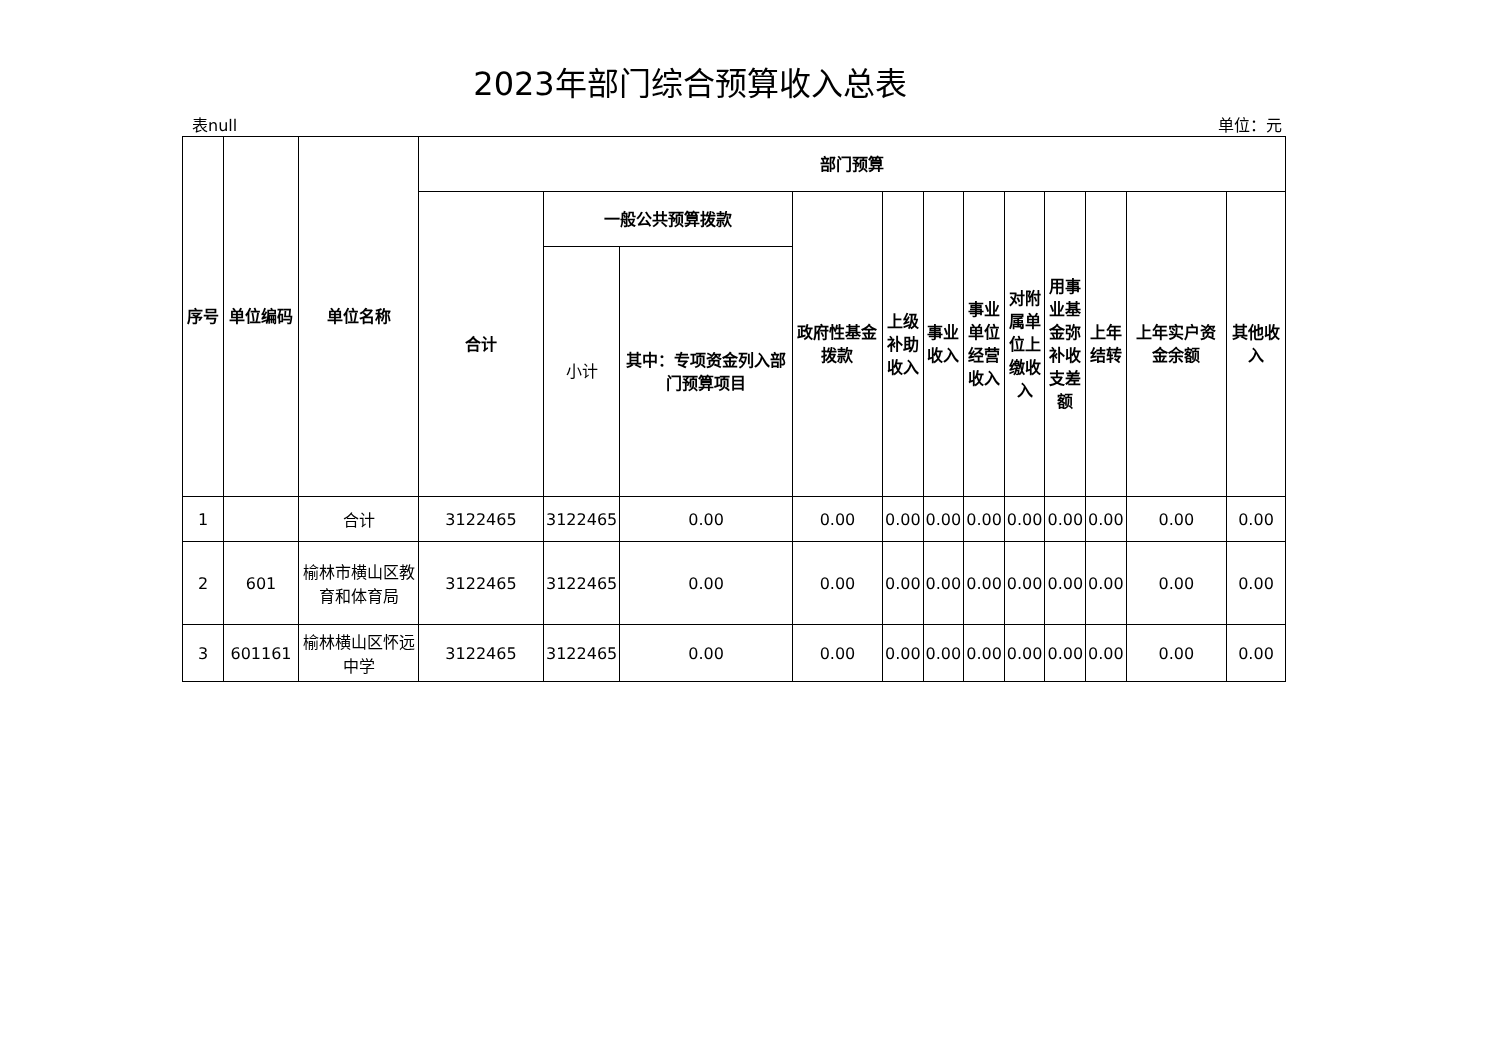2023年部门综合预算收入总表
表null 单位：元
| 序号 | 单位编码 | 单位名称 | 部门预算 | | | | | | | | | | | |
| --- | --- | --- | --- | --- | --- | --- | --- | --- | --- | --- | --- | --- | --- | --- |
| | | | 合计 | 一般公共预算拨款 | | 政府性基金拨款 | 上级补助收入 | 事业收入 | 事业单位经营收入 | 对附属单位上缴收入 | 用事业基金弥补收支差额 | 上年结转 | 上年实户资金余额 | 其他收入 |
| | | | | 小计 | 其中：专项资金列入部门预算项目 | | | | | | | | | |
| 1 | | 合计 | 3122465 | 3122465 | 0.00 | 0.00 | 0.00 | 0.00 | 0.00 | 0.00 | 0.00 | 0.00 | 0.00 | 0.00 |
| 2 | 601 | 榆林市横山区教育和体育局 | 3122465 | 3122465 | 0.00 | 0.00 | 0.00 | 0.00 | 0.00 | 0.00 | 0.00 | 0.00 | 0.00 | 0.00 |
| 3 | 601161 | 榆林横山区怀远中学 | 3122465 | 3122465 | 0.00 | 0.00 | 0.00 | 0.00 | 0.00 | 0.00 | 0.00 | 0.00 | 0.00 | 0.00 |